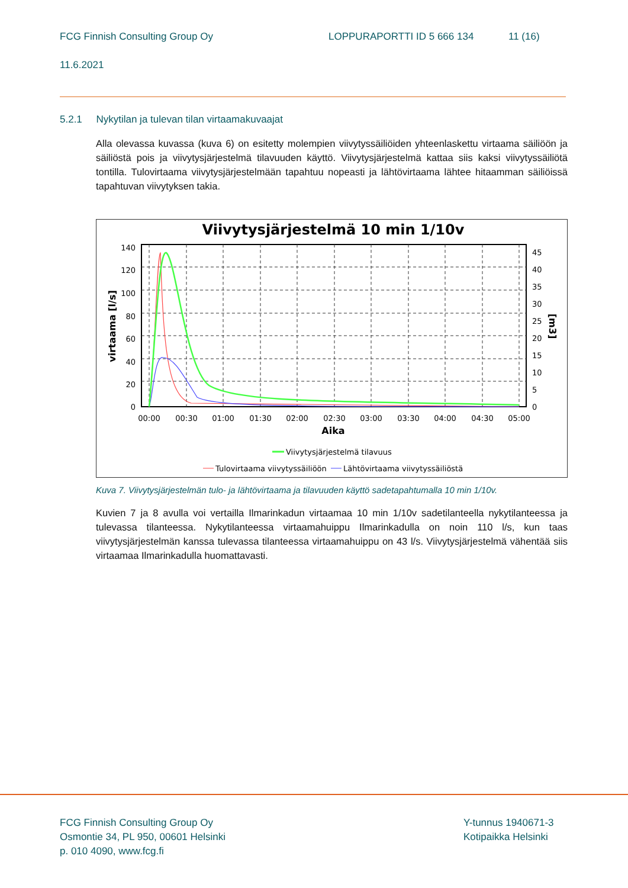FCG Finnish Consulting Group Oy LOPPURAPORTTI ID 5 666 134 11 (16)
11.6.2021
5.2.1 Nykytilan ja tulevan tilan virtaamakuvaajat
Alla olevassa kuvassa (kuva 6) on esitetty molempien viivytyssäiliöiden yhteenlaskettu virtaama säiliöön ja säiliöstä pois ja viivytysjärjestelmä tilavuuden käyttö. Viivytysjärjestelmä kattaa siis kaksi viivytyssäiliötä tontilla. Tulovirtaama viivytysjärjestelmään tapahtuu nopeasti ja lähtövirtaama lähtee hitaamman säiliöissä tapahtuvan viivytyksen takia.
Viivytysjärjestelmä 10 min 1/10v
140
120
100
80
60
40
20
0
45
40
35
30
25
20
15
10
5
0
00:00
00:30
01:00
01:30
02:00
02:30
03:00
03:30
04:00
04:30
05:00
Aika
virtaama [l/s]
[m3]
Viivytysjärjestelmä tilavuus
Tulovirtaama viivytyssäiliöön
Lähtövirtaama viivytyssäiliöstä
Kuva 7. Viivytysjärjestelmän tulo- ja lähtövirtaama ja tilavuuden käyttö sadetapahtumalla 10 min 1/10v.
Kuvien 7 ja 8 avulla voi vertailla Ilmarinkadun virtaamaa 10 min 1/10v sadetilanteella nykytilanteessa ja tulevassa tilanteessa. Nykytilanteessa virtaamahuippu Ilmarinkadulla on noin 110 l/s, kun taas viivytysjärjestelmän kanssa tulevassa tilanteessa virtaamahuippu on 43 l/s. Viivytysjärjestelmä vähentää siis virtaamaa Ilmarinkadulla huomattavasti.
FCG Finnish Consulting Group Oy
Osmontie 34, PL 950, 00601 Helsinki
p. 010 4090, www.fcg.fi
Y-tunnus 1940671-3
Kotipaikka Helsinki